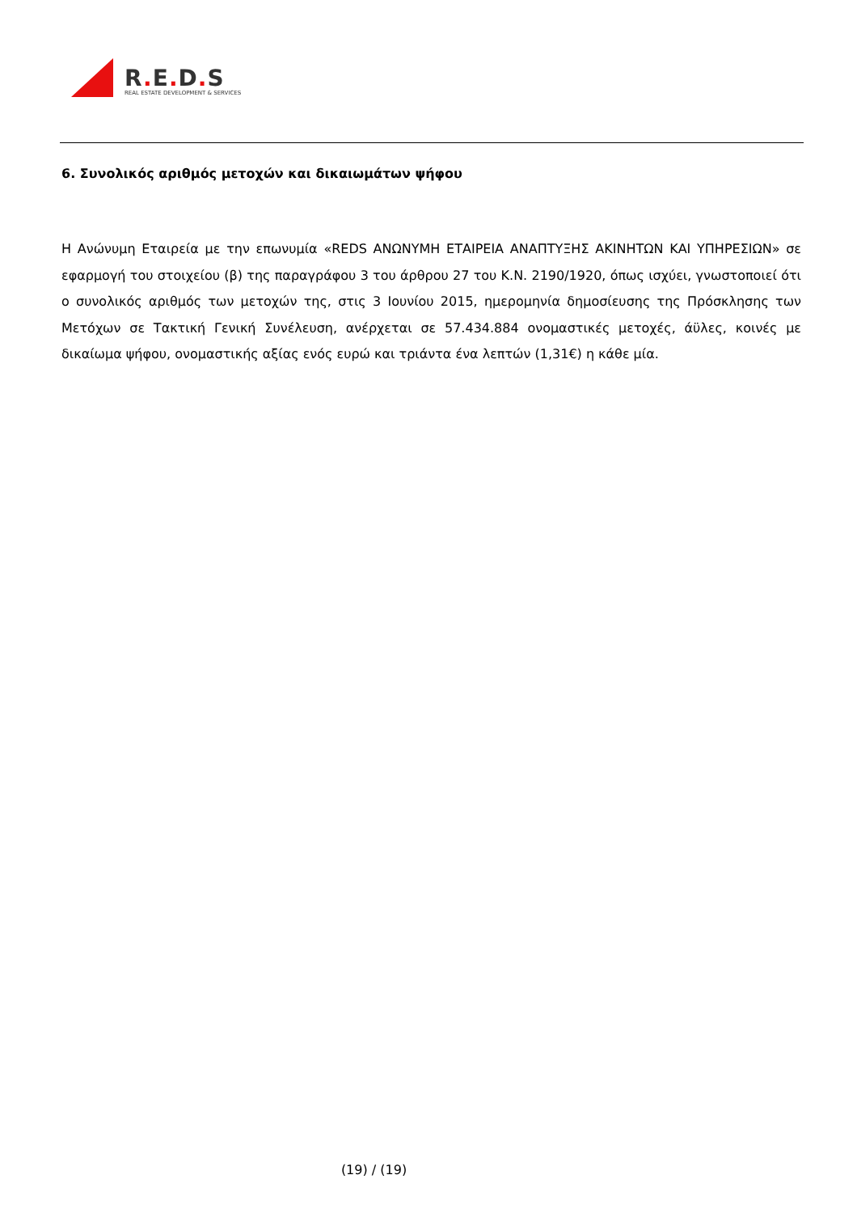R. E. D. S
REAL ESTATE DEVELOPMENT & SERVICES
6. Συνολικός αριθμός μετοχών και δικαιωμάτων ψήφου
Η Ανώνυμη Εταιρεία με την επωνυμία «REDS ΑΝΩΝΥΜΗ ΕΤΑΙΡΕΙΑ ΑΝΑΠΤΥΞΗΣ ΑΚΙΝΗΤΩΝ ΚΑΙ ΥΠΗΡΕΣΙΩΝ» σε εφαρμογή του στοιχείου (β) της παραγράφου 3 του άρθρου 27 του Κ.Ν. 2190/1920, όπως ισχύει, γνωστοποιεί ότι ο συνολικός αριθμός των μετοχών της, στις 3 Ιουνίου 2015, ημερομηνία δημοσίευσης της Πρόσκλησης των Μετόχων σε Τακτική Γενική Συνέλευση, ανέρχεται σε 57.434.884 ονομαστικές μετοχές, άϋλες, κοινές με δικαίωμα ψήφου, ονομαστικής αξίας ενός ευρώ και τριάντα ένα λεπτών (1,31€) η κάθε μία.
(19) / (19)